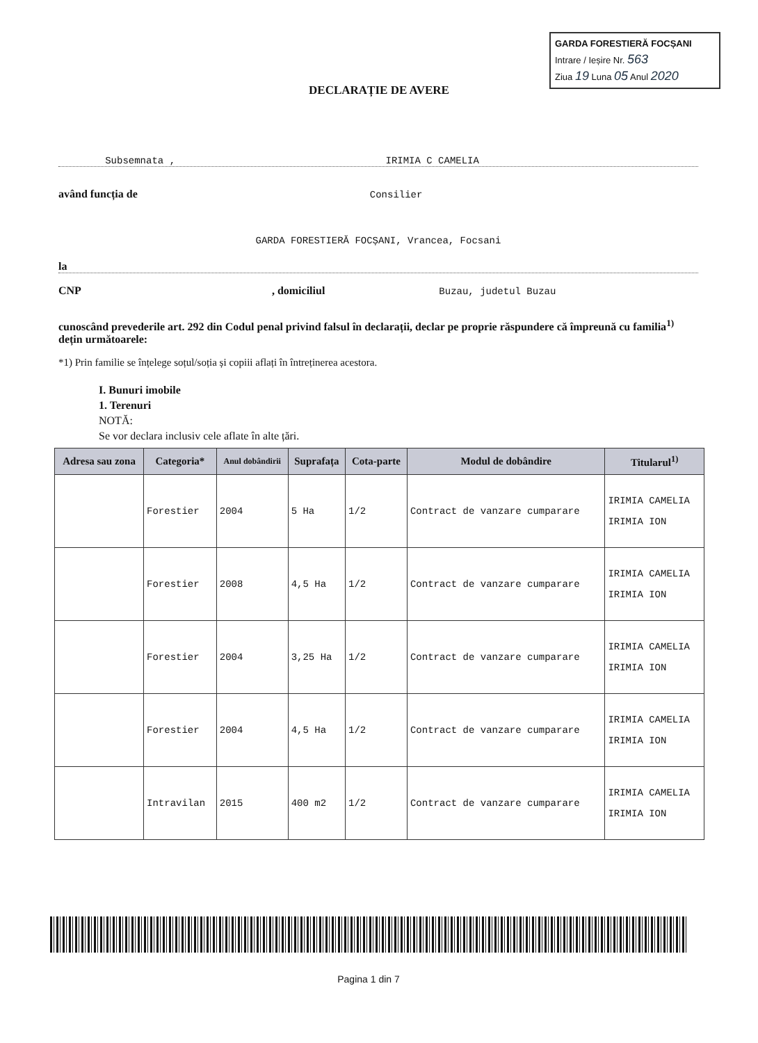GARDA FORESTIERĂ FOCȘANI
Intrare / Ieșire Nr. 563
Ziua 19 Luna 05 Anul 2020
DECLARAȚIE DE AVERE
Subsemnata , IRIMIA C CAMELIA
având funcția de Consilier
GARDA FORESTIERĂ FOCȘANI, Vrancea, Focsani
la
CNP , domiciliul Buzau, judetul Buzau
cunoscând prevederile art. 292 din Codul penal privind falsul în declarații, declar pe proprie răspundere că împreună cu familia<sup>1)</sup> dețin următoarele:
*1) Prin familie se înțelege soțul/soția și copiii aflați în întreținerea acestora.
I. Bunuri imobile
1. Terenuri
NOTĂ:
Se vor declara inclusiv cele aflate în alte țări.
| Adresa sau zona | Categoria* | Anul dobândirii | Suprafața | Cota-parte | Modul de dobândire | Titularul<sup>1)</sup> |
| --- | --- | --- | --- | --- | --- | --- |
| | Forestier | 2004 | 5 Ha | 1/2 | Contract de vanzare cumparare | IRIMIA CAMELIA IRIMIA ION |
| | Forestier | 2008 | 4,5 Ha | 1/2 | Contract de vanzare cumparare | IRIMIA CAMELIA IRIMIA ION |
| | Forestier | 2004 | 3,25 Ha | 1/2 | Contract de vanzare cumparare | IRIMIA CAMELIA IRIMIA ION |
| | Forestier | 2004 | 4,5 Ha | 1/2 | Contract de vanzare cumparare | IRIMIA CAMELIA IRIMIA ION |
| | Intravilan | 2015 | 400 m2 | 1/2 | Contract de vanzare cumparare | IRIMIA CAMELIA IRIMIA ION |
Pagina 1 din 7